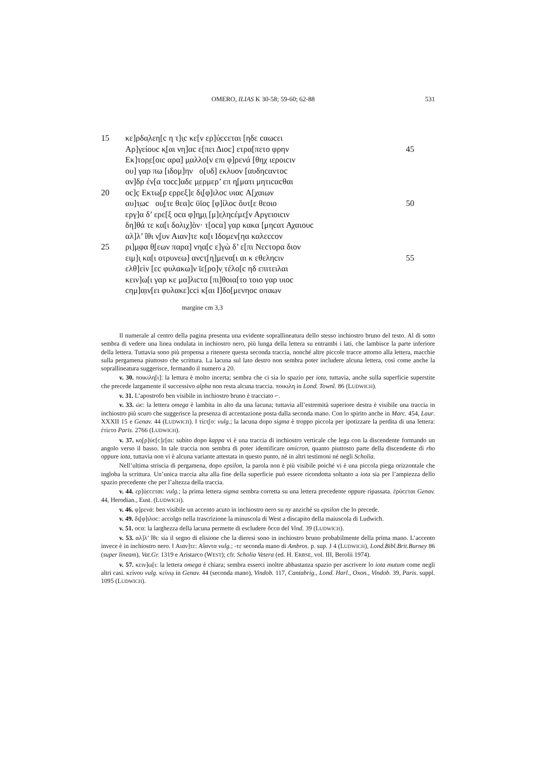OMERO, ILIAS K 30-58; 59-60; 62-88 531
15 κε]ρδα̣λεη[c η τ]ι̣c κε[ν ερ]ύ̣ccεται [ηδε cαωcει
Αρ]γείουc κ̣[αι νη]αc ε[πει Διοc] ετρα[πετο φρην 45
Εκ]τορ̣ε[οιc αρα] μ̣αλλο[ν επι φ]ρενά [θηχ ιεροιcιν
ου] γαρ πω [ιδομ]ην ο[υδ] εκλυον [αυδηcαντοc
αν]δρ έν[α τοcc]αδε μ̣ερμερ’ επ η̣[ματι μητιcαcθαι
20 οc]c̣ Εκτω̣[ρ ερρεξ]ε δι̣[φ]ιλοc υιαc Α[χαιων
αυ]τ̣ωc ου̣[τε θεα]c ϋϊοc̣ [φ]ίλοc ὅυτ[ε θεοιο 50
εργ]α δ’ ερε[ξ οcα φ]η̣μ̣ι̣ [μ]ε̣ληcέμε̣[ν Αργειοιcιν
δη]θά τε κα[ι δολιχ]ὸν· τ[οcα] γαρ κακα [μηcατ Αχαιουc
αλ]λ’ ΐθι ν̣[υν Αιαν]τε κα[ι Ιδομεν[ηα καλεccον
25 ρι]μ̣φα θ̣[εων παρα] νηα[c ε]γὼ δ’ ε[πι Νεcτορα διον
ειμ]ι̣ κα[ι οτρυνεω] ανcτ̣[η]μενα[ι αι κ εθεληcιν 55
ελθ]εὶν [εc φυλακω]ν ϊε[ρο]ν̣ τέλο[c ηδ επιτειλαι
κειν]ω[ι γαρ κε μα]λιcτα [πι]θοια[το τοιο γαρ υιοc
cημ]α̣ιν[ει φυλακε]cci κ[αι Ι]δο[μενηοc οπαων
margine cm 3,3
Il numerale al centro della pagina presenta una evidente soprallineatura dello stesso inchiostro bruno del testo. Al di sotto sembra di vedere una linea ondulata in inchiostro nero, più lunga della lettera su entrambi i lati, che lambisce la parte inferiore della lettera. Tuttavia sono più propensa a ritenere questa seconda traccia, nonché altre piccole tracce attorno alla lettera, macchie sulla pergamena piuttosto che scrittura. La lacuna sul lato destro non sembra poter includere alcuna lettera, così come anche la soprallineatura suggerisce, fermando il numero a 20.
v. 30. ποικιλη[ι]: la lettura è molto incerta; sembra che ci sia lo spazio per iota, tuttavia, anche sulla superficie superstite che precede largamente il successivo alpha non resta alcuna traccia. ποικιλη in Lond. Townl. 86 (LUDWICH).
v. 31. L’apostrofo ben visibile in inchiostro bruno è tracciato ⌐.
v. 33. ώc: la lettera omega è lambita in alto da una lacuna; tuttavia all’estremità superiore destra è visibile una traccia in inchiostro più scuro che suggerisce la presenza di accentazione posta dalla seconda mano. Con lo spirito anche in Marc. 454, Laur. XXXII 15 e Genav. 44 (LUDWICH). ‖ τίετ̣[ο: vulg.; la lacuna dopo sigma è troppo piccola per ipotizzare la perdita di una lettera: ἐτίετο Paris. 2766 (LUDWICH).
v. 37. κο̣[ρ]ύc[c]ε[αι: subito dopo kappa vi è una traccia di inchiostro verticale che lega con la discendente formando un angolo verso il basso. In tale traccia non sembra di poter identificare omicron, quanto piuttosto parte della discendente di rho oppure iota, tuttavia non vi è alcuna variante attestata in questo punto, né in altri testimoni né negli Scholia.
Nell’ultima striscia di pergamena, dopo epsilon, la parola non è più visibile poiché vi è una piccola piega orizzontale che ingloba la scrittura. Un’unica traccia alta alla fine della superficie può essere ricondotta soltanto a iota sia per l’ampiezza dello spazio precedente che per l’altezza della traccia.
v. 44. ερ]ύ̣ccεται: vulg.; la prima lettera sigma sembra corretta su una lettera precedente oppure ripassata. ἐρύcεται Genav. 44, Herodian., Eust. (LUDWICH).
v. 46. φ]ρενά: ben visibile un accento acuto in inchiostro nero su ny anziché su epsilon che lo precede.
v. 49. δι̣[φ]ιλοc: accolgo nella trascrizione la minuscola di West a discapito della maiuscola di Ludwich.
v. 51. οcα: la larghezza della lacuna permette di escludere ὅccα del Vind. 39 (LUDWICH).
v. 53. αλ]λ’ ΐθι: sia il segno di elisione che la dieresi sono in inchiostro bruno probabilmente della prima mano. L’accento invece è in inchiostro nero. ‖ Αιαν]τε: Αἴαντα vulg.; -τε seconda mano di Ambros. p. sup. J 4 (LUDWICH), Lond.Bibl.Brit.Burney 86 (super lineam), Vat.Gr. 1319 e Aristarco (WEST); cfr. Scholia Vetera (ed. H. ERBSE, vol. III, Berolii 1974).
v. 57. κειν]ω[ι: la lettera omega è chiara; sembra esserci inoltre abbastanza spazio per ascrivere lo iota mutum come negli altri casi. κείνου vulg. κείνῳ in Genav. 44 (seconda mano), Vindob. 117, Cantabrig., Lond. Harl., Oxon., Vindob. 39, Paris. suppl. 1095 (LUDWICH).